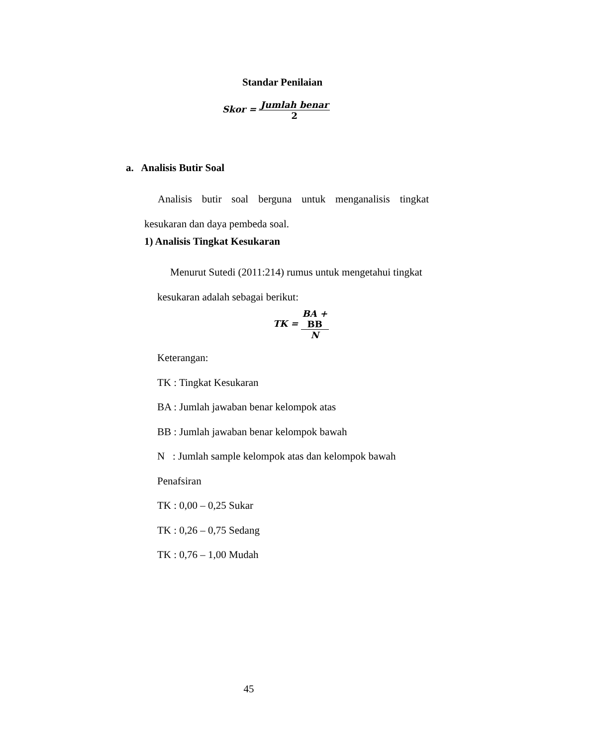Standar Penilaian
Skor = Jumlah benar 2
a. Analisis Butir Soal
Analisis butir soal berguna untuk menganalisis tingkat kesukaran dan daya pembeda soal.
1) Analisis Tingkat Kesukaran
Menurut Sutedi (2011:214) rumus untuk mengetahui tingkat kesukaran adalah sebagai berikut:
TK = BA +
BB N
Keterangan:
TK : Tingkat Kesukaran
BA : Jumlah jawaban benar kelompok atas
BB : Jumlah jawaban benar kelompok bawah
N : Jumlah sample kelompok atas dan kelompok bawah
Penafsiran
TK : 0,00 – 0,25 Sukar
TK : 0,26 – 0,75 Sedang
TK : 0,76 – 1,00 Mudah
45